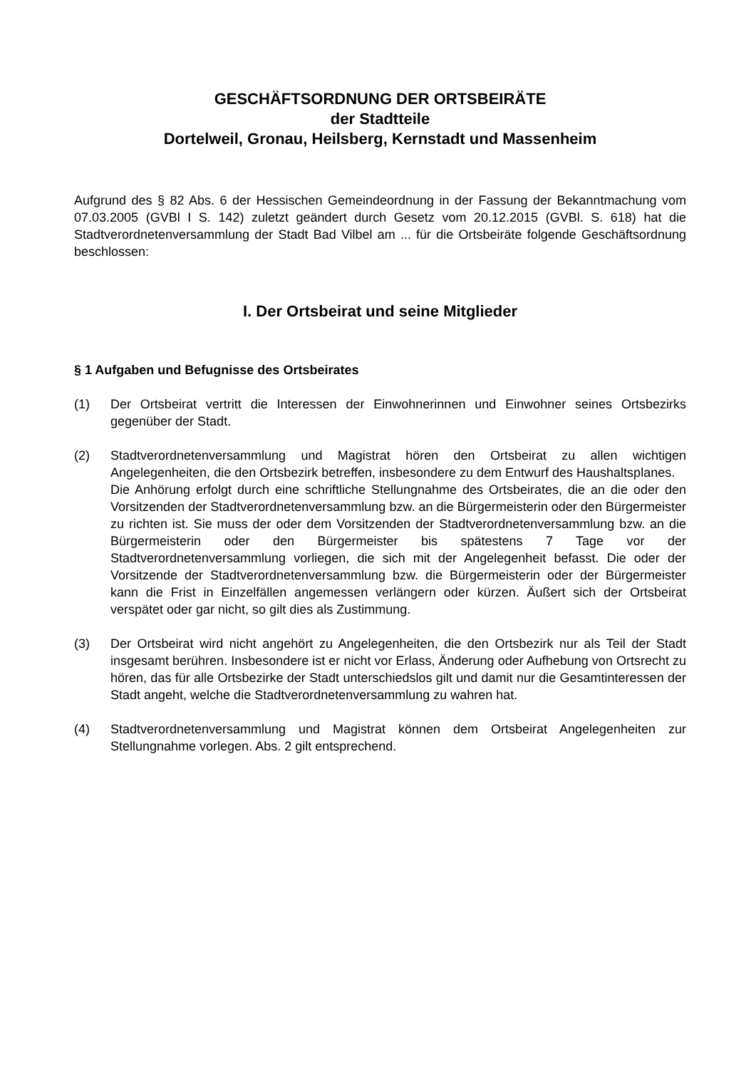GESCHÄFTSORDNUNG DER ORTSBEIRÄTE
der Stadtteile
Dortelweil, Gronau, Heilsberg, Kernstadt und Massenheim
Aufgrund des § 82 Abs. 6 der Hessischen Gemeindeordnung in der Fassung der Bekanntmachung vom 07.03.2005 (GVBl I S. 142) zuletzt geändert durch Gesetz vom 20.12.2015 (GVBl. S. 618) hat die Stadtverordnetenversammlung der Stadt Bad Vilbel am ... für die Ortsbeiräte folgende Geschäftsordnung beschlossen:
I. Der Ortsbeirat und seine Mitglieder
§ 1 Aufgaben und Befugnisse des Ortsbeirates
(1) Der Ortsbeirat vertritt die Interessen der Einwohnerinnen und Einwohner seines Ortsbezirks gegenüber der Stadt.
(2) Stadtverordnetenversammlung und Magistrat hören den Ortsbeirat zu allen wichtigen Angelegenheiten, die den Ortsbezirk betreffen, insbesondere zu dem Entwurf des Haushaltsplanes.
Die Anhörung erfolgt durch eine schriftliche Stellungnahme des Ortsbeirates, die an die oder den Vorsitzenden der Stadtverordnetenversammlung bzw. an die Bürgermeisterin oder den Bürgermeister zu richten ist. Sie muss der oder dem Vorsitzenden der Stadtverordnetenversammlung bzw. an die Bürgermeisterin oder den Bürgermeister bis spätestens 7 Tage vor der Stadtverordnetenversammlung vorliegen, die sich mit der Angelegenheit befasst. Die oder der Vorsitzende der Stadtverordnetenversammlung bzw. die Bürgermeisterin oder der Bürgermeister kann die Frist in Einzelfällen angemessen verlängern oder kürzen. Äußert sich der Ortsbeirat verspätet oder gar nicht, so gilt dies als Zustimmung.
(3) Der Ortsbeirat wird nicht angehört zu Angelegenheiten, die den Ortsbezirk nur als Teil der Stadt insgesamt berühren. Insbesondere ist er nicht vor Erlass, Änderung oder Aufhebung von Ortsrecht zu hören, das für alle Ortsbezirke der Stadt unterschiedslos gilt und damit nur die Gesamtinteressen der Stadt angeht, welche die Stadtverordnetenversammlung zu wahren hat.
(4) Stadtverordnetenversammlung und Magistrat können dem Ortsbeirat Angelegenheiten zur Stellungnahme vorlegen. Abs. 2 gilt entsprechend.